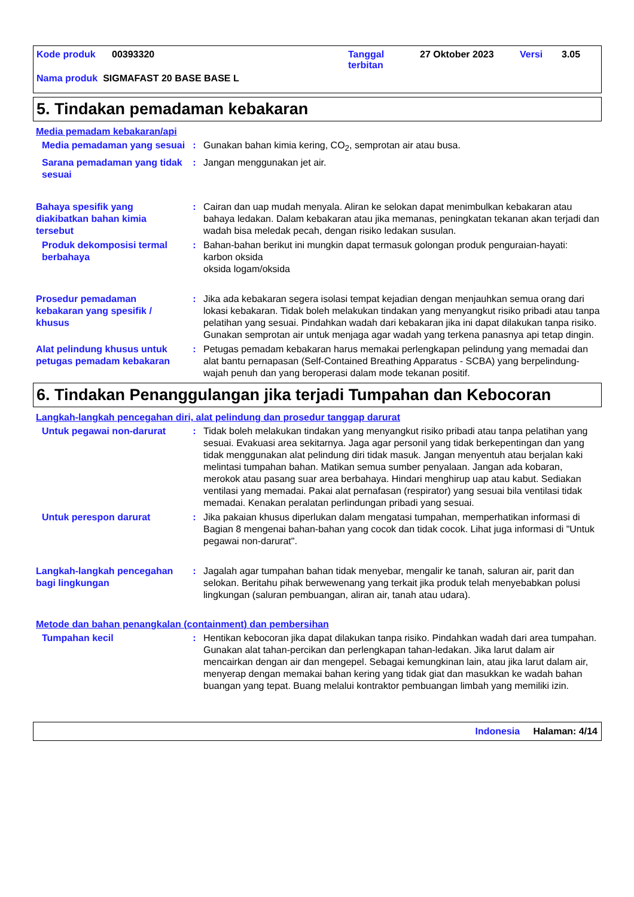Kode produk 00393320 Tanggal
terbitan 27 Oktober 2023 Versi 3.05
Nama produk SIGMAFAST 20 BASE BASE L
5. Tindakan pemadaman kebakaran
Media pemadam kebakaran/api
Media pemadaman yang sesuai
: Gunakan bahan kimia kering, CO<sub>2</sub>, semprotan air atau busa.
Sarana pemadaman yang tidak sesuai
: Jangan menggunakan jet air.
Bahaya spesifik yang diakibatkan bahan kimia tersebut
: Cairan dan uap mudah menyala. Aliran ke selokan dapat menimbulkan kebakaran atau bahaya ledakan. Dalam kebakaran atau jika memanas, peningkatan tekanan akan terjadi dan wadah bisa meledak pecah, dengan risiko ledakan susulan.
Produk dekomposisi termal berbahaya
: Bahan-bahan berikut ini mungkin dapat termasuk golongan produk penguraian-hayati:
karbon oksida
oksida logam/oksida
Prosedur pemadaman kebakaran yang spesifik / khusus
: Jika ada kebakaran segera isolasi tempat kejadian dengan menjauhkan semua orang dari lokasi kebakaran. Tidak boleh melakukan tindakan yang menyangkut risiko pribadi atau tanpa pelatihan yang sesuai. Pindahkan wadah dari kebakaran jika ini dapat dilakukan tanpa risiko. Gunakan semprotan air untuk menjaga agar wadah yang terkena panasnya api tetap dingin.
Alat pelindung khusus untuk petugas pemadam kebakaran
: Petugas pemadam kebakaran harus memakai perlengkapan pelindung yang memadai dan alat bantu pernapasan (Self-Contained Breathing Apparatus - SCBA) yang berpelindung-wajah penuh dan yang beroperasi dalam mode tekanan positif.
6. Tindakan Penanggulangan jika terjadi Tumpahan dan Kebocoran
Langkah-langkah pencegahan diri, alat pelindung dan prosedur tanggap darurat
Untuk pegawai non-darurat : Tidak boleh melakukan tindakan yang menyangkut risiko pribadi atau tanpa pelatihan yang sesuai. Evakuasi area sekitarnya. Jaga agar personil yang tidak berkepentingan dan yang tidak menggunakan alat pelindung diri tidak masuk. Jangan menyentuh atau berjalan kaki melintasi tumpahan bahan. Matikan semua sumber penyalaan. Jangan ada kobaran, merokok atau pasang suar area berbahaya. Hindari menghirup uap atau kabut. Sediakan ventilasi yang memadai. Pakai alat pernafasan (respirator) yang sesuai bila ventilasi tidak memadai. Kenakan peralatan perlindungan pribadi yang sesuai.
Untuk perespon darurat : Jika pakaian khusus diperlukan dalam mengatasi tumpahan, memperhatikan informasi di Bagian 8 mengenai bahan-bahan yang cocok dan tidak cocok. Lihat juga informasi di "Untuk pegawai non-darurat".
Langkah-langkah pencegahan bagi lingkungan
: Jagalah agar tumpahan bahan tidak menyebar, mengalir ke tanah, saluran air, parit dan selokan. Beritahu pihak berwewenang yang terkait jika produk telah menyebabkan polusi lingkungan (saluran pembuangan, aliran air, tanah atau udara).
Metode dan bahan penangkalan (containment) dan pembersihan
Tumpahan kecil : Hentikan kebocoran jika dapat dilakukan tanpa risiko. Pindahkan wadah dari area tumpahan. Gunakan alat tahan-percikan dan perlengkapan tahan-ledakan. Jika larut dalam air mencairkan dengan air dan mengepel. Sebagai kemungkinan lain, atau jika larut dalam air, menyerap dengan memakai bahan kering yang tidak giat dan masukkan ke wadah bahan buangan yang tepat. Buang melalui kontraktor pembuangan limbah yang memiliki izin.
Indonesia Halaman: 4/14